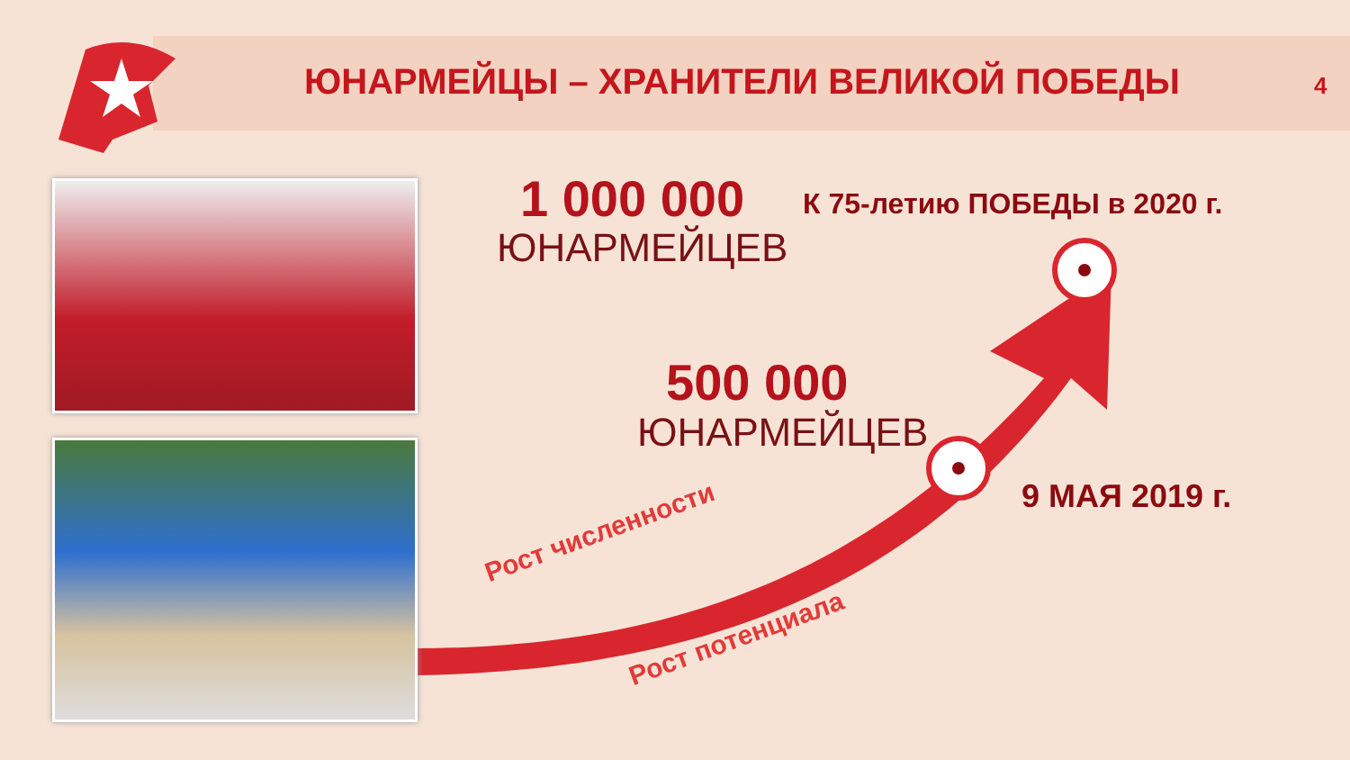ЮНАРМЕЙЦЫ – ХРАНИТЕЛИ ВЕЛИКОЙ ПОБЕДЫ
4
1 000 000
ЮНАРМЕЙЦЕВ
К 75-летию ПОБЕДЫ в 2020 г.
500 000
ЮНАРМЕЙЦЕВ
9 МАЯ 2019 г.
Рост численности
Рост потенциала